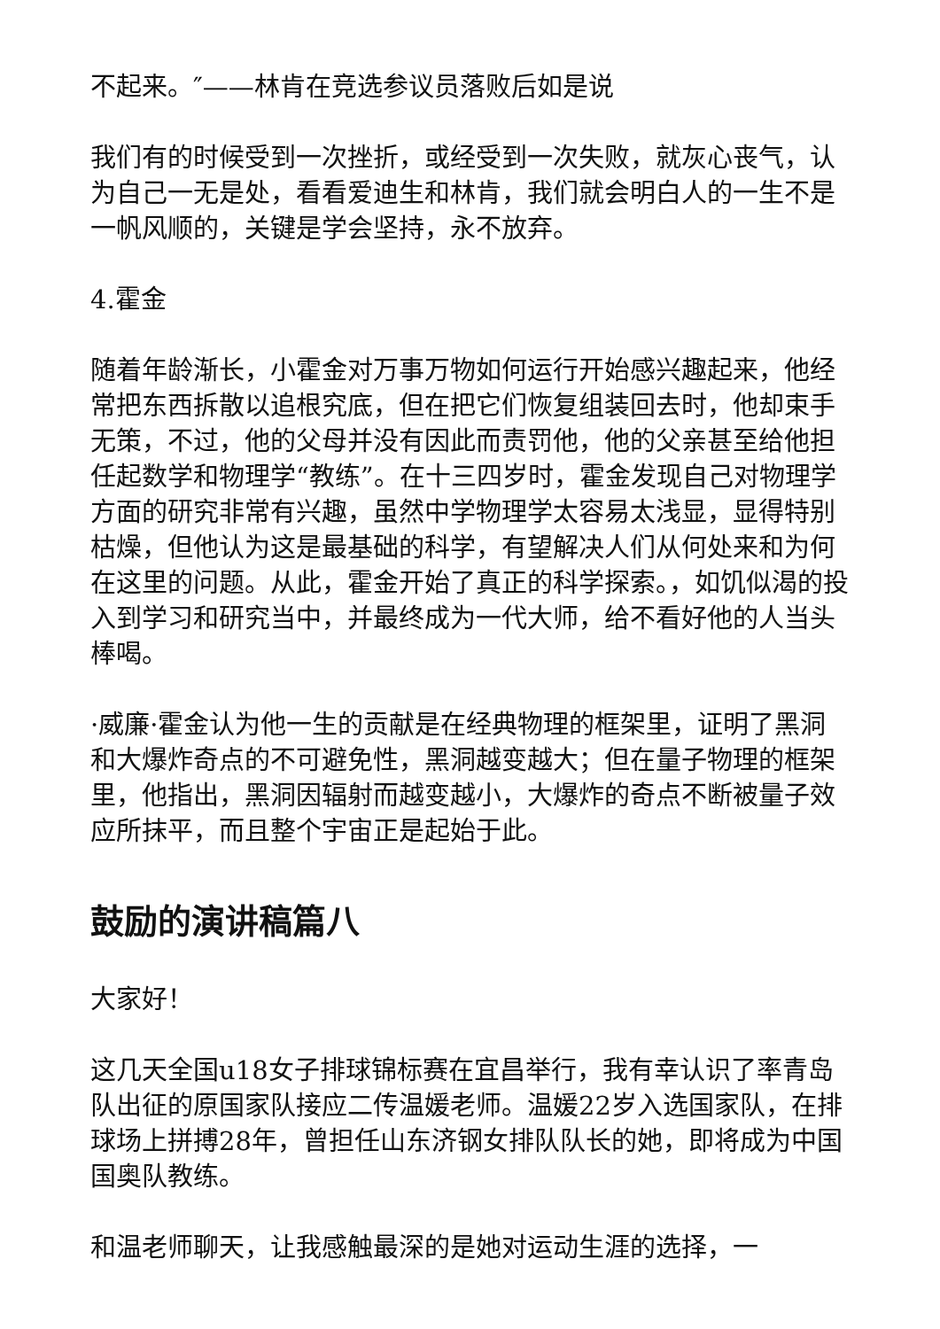不起来。″——林肯在竞选参议员落败后如是说
我们有的时候受到一次挫折，或经受到一次失败，就灰心丧气，认为自己一无是处，看看爱迪生和林肯，我们就会明白人的一生不是一帆风顺的，关键是学会坚持，永不放弃。
4.霍金
随着年龄渐长，小霍金对万事万物如何运行开始感兴趣起来，他经常把东西拆散以追根究底，但在把它们恢复组装回去时，他却束手无策，不过，他的父母并没有因此而责罚他，他的父亲甚至给他担任起数学和物理学“教练”。在十三四岁时，霍金发现自己对物理学方面的研究非常有兴趣，虽然中学物理学太容易太浅显，显得特别枯燥，但他认为这是最基础的科学，有望解决人们从何处来和为何在这里的问题。从此，霍金开始了真正的科学探索。，如饥似渴的投入到学习和研究当中，并最终成为一代大师，给不看好他的人当头棒喝。
·威廉·霍金认为他一生的贡献是在经典物理的框架里，证明了黑洞和大爆炸奇点的不可避免性，黑洞越变越大；但在量子物理的框架里，他指出，黑洞因辐射而越变越小，大爆炸的奇点不断被量子效应所抹平，而且整个宇宙正是起始于此。
鼓励的演讲稿篇八
大家好！
这几天全国u18女子排球锦标赛在宜昌举行，我有幸认识了率青岛队出征的原国家队接应二传温媛老师。温媛22岁入选国家队，在排球场上拼搏28年，曾担任山东济钢女排队队长的她，即将成为中国国奥队教练。
和温老师聊天，让我感触最深的是她对运动生涯的选择，一